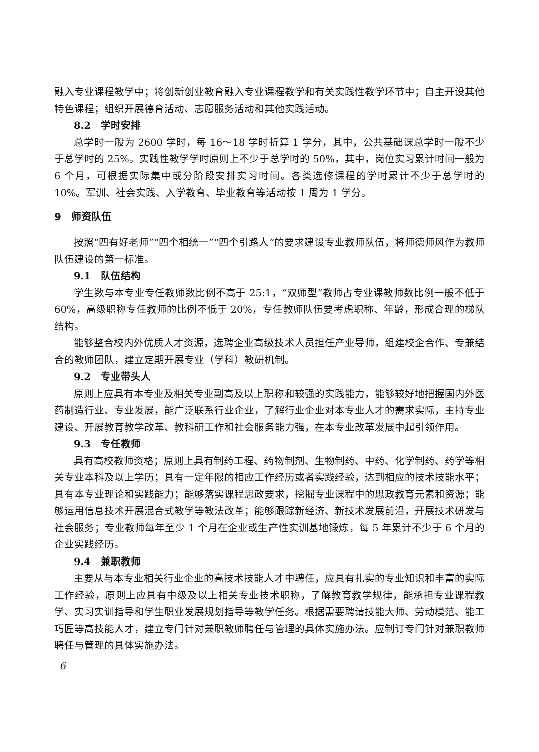融入专业课程教学中；将创新创业教育融入专业课程教学和有关实践性教学环节中；自主开设其他特色课程；组织开展德育活动、志愿服务活动和其他实践活动。
8.2　学时安排
总学时一般为 2600 学时，每 16～18 学时折算 1 学分，其中，公共基础课总学时一般不少于总学时的 25%。实践性教学学时原则上不少于总学时的 50%，其中，岗位实习累计时间一般为 6 个月，可根据实际集中或分阶段安排实习时间。各类选修课程的学时累计不少于总学时的 10%。军训、社会实践、入学教育、毕业教育等活动按 1 周为 1 学分。
9　师资队伍
按照“四有好老师”“四个相统一”“四个引路人”的要求建设专业教师队伍，将师德师风作为教师队伍建设的第一标准。
9.1　队伍结构
学生数与本专业专任教师数比例不高于 25:1，“双师型”教师占专业课教师数比例一般不低于 60%，高级职称专任教师的比例不低于 20%，专任教师队伍要考虑职称、年龄，形成合理的梯队结构。
能够整合校内外优质人才资源，选聘企业高级技术人员担任产业导师，组建校企合作、专兼结合的教师团队，建立定期开展专业（学科）教研机制。
9.2　专业带头人
原则上应具有本专业及相关专业副高及以上职称和较强的实践能力，能够较好地把握国内外医药制造行业、专业发展，能广泛联系行业企业，了解行业企业对本专业人才的需求实际，主持专业建设、开展教育教学改革、教科研工作和社会服务能力强，在本专业改革发展中起引领作用。
9.3　专任教师
具有高校教师资格；原则上具有制药工程、药物制剂、生物制药、中药、化学制药、药学等相关专业本科及以上学历；具有一定年限的相应工作经历或者实践经验，达到相应的技术技能水平；具有本专业理论和实践能力；能够落实课程思政要求，挖掘专业课程中的思政教育元素和资源；能够运用信息技术开展混合式教学等教法改革；能够跟踪新经济、新技术发展前沿，开展技术研发与社会服务；专业教师每年至少 1 个月在企业或生产性实训基地锻炼，每 5 年累计不少于 6 个月的企业实践经历。
9.4　兼职教师
主要从与本专业相关行业企业的高技术技能人才中聘任，应具有扎实的专业知识和丰富的实际工作经验，原则上应具有中级及以上相关专业技术职称，了解教育教学规律，能承担专业课程教学、实习实训指导和学生职业发展规划指导等教学任务。根据需要聘请技能大师、劳动模范、能工巧匠等高技能人才，建立专门针对兼职教师聘任与管理的具体实施办法。应制订专门针对兼职教师聘任与管理的具体实施办法。
6